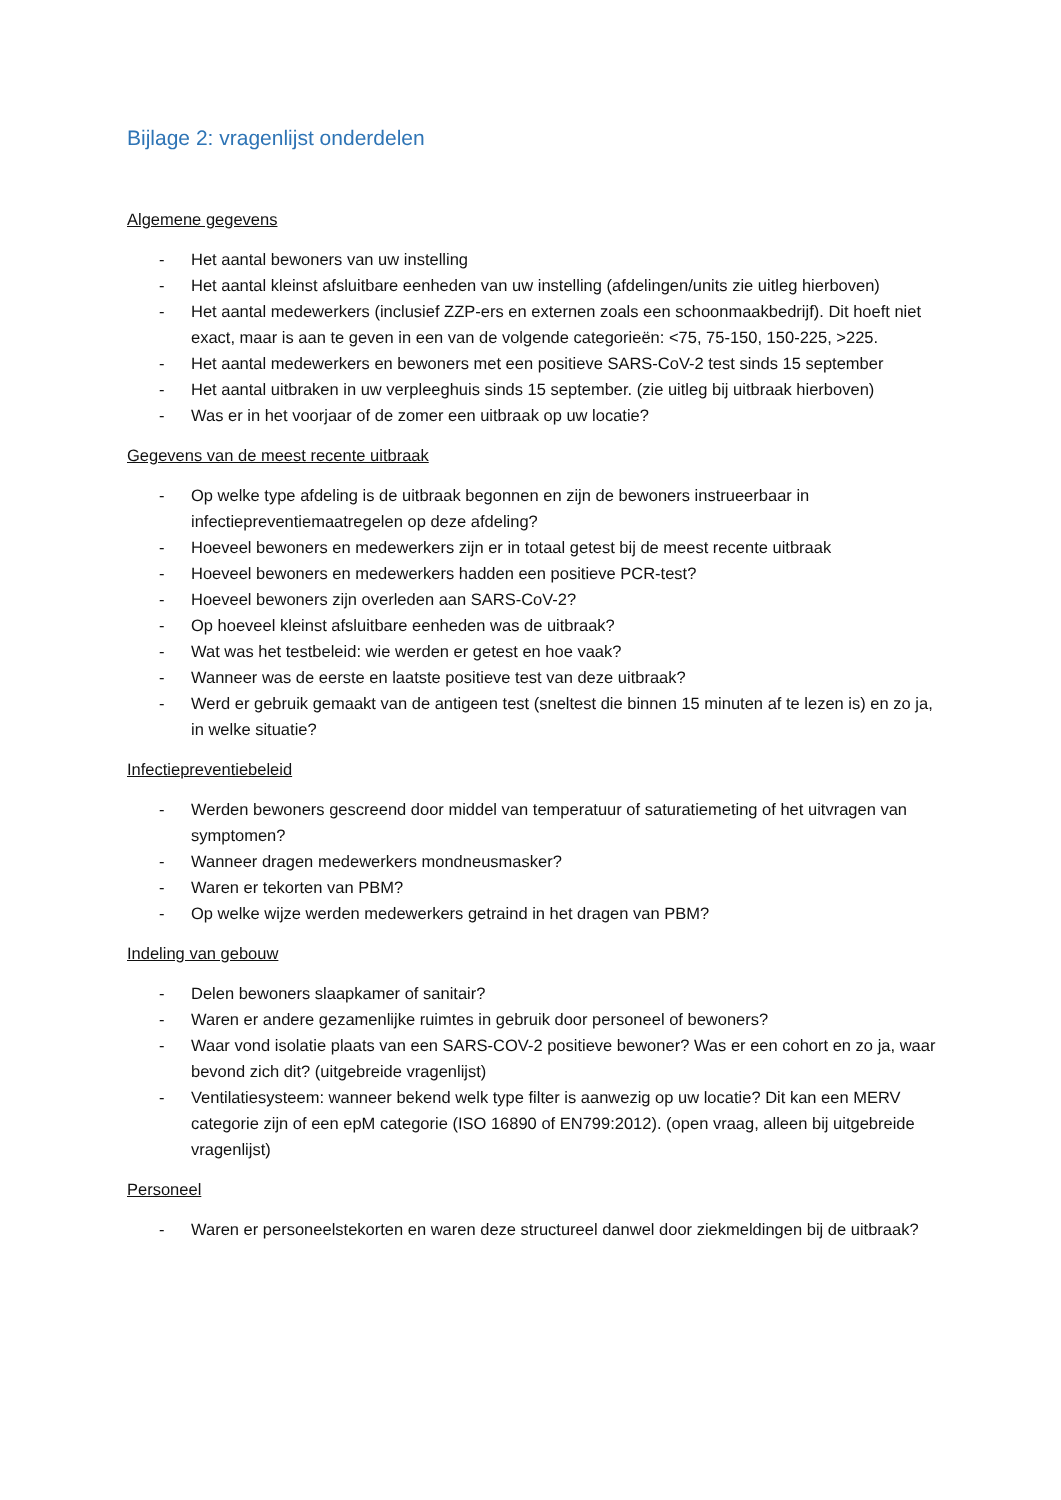Bijlage 2: vragenlijst onderdelen
Algemene gegevens
- Het aantal bewoners van uw instelling
- Het aantal kleinst afsluitbare eenheden van uw instelling (afdelingen/units zie uitleg hierboven)
- Het aantal medewerkers (inclusief ZZP-ers en externen zoals een schoonmaakbedrijf). Dit hoeft niet exact, maar is aan te geven in een van de volgende categorieën: <75, 75-150, 150-225, >225.
- Het aantal medewerkers en bewoners met een positieve SARS-CoV-2 test sinds 15 september
- Het aantal uitbraken in uw verpleeghuis sinds 15 september. (zie uitleg bij uitbraak hierboven)
- Was er in het voorjaar of de zomer een uitbraak op uw locatie?
Gegevens van de meest recente uitbraak
- Op welke type afdeling is de uitbraak begonnen en zijn de bewoners instrueerbaar in infectiepreventiemaatregelen op deze afdeling?
- Hoeveel bewoners en medewerkers zijn er in totaal getest bij de meest recente uitbraak
- Hoeveel bewoners en medewerkers hadden een positieve PCR-test?
- Hoeveel bewoners zijn overleden aan SARS-CoV-2?
- Op hoeveel kleinst afsluitbare eenheden was de uitbraak?
- Wat was het testbeleid: wie werden er getest en hoe vaak?
- Wanneer was de eerste en laatste positieve test van deze uitbraak?
- Werd er gebruik gemaakt van de antigeen test (sneltest die binnen 15 minuten af te lezen is) en zo ja, in welke situatie?
Infectiepreventiebeleid
- Werden bewoners gescreend door middel van temperatuur of saturatiemeting of het uitvragen van symptomen?
- Wanneer dragen medewerkers mondneusmasker?
- Waren er tekorten van PBM?
- Op welke wijze werden medewerkers getraind in het dragen van PBM?
Indeling van gebouw
- Delen bewoners slaapkamer of sanitair?
- Waren er andere gezamenlijke ruimtes in gebruik door personeel of bewoners?
- Waar vond isolatie plaats van een SARS-COV-2 positieve bewoner? Was er een cohort en zo ja, waar bevond zich dit? (uitgebreide vragenlijst)
- Ventilatiesysteem: wanneer bekend welk type filter is aanwezig op uw locatie? Dit kan een MERV categorie zijn of een epM categorie (ISO 16890 of EN799:2012). (open vraag, alleen bij uitgebreide vragenlijst)
Personeel
- Waren er personeelstekorten en waren deze structureel danwel door ziekmeldingen bij de uitbraak?